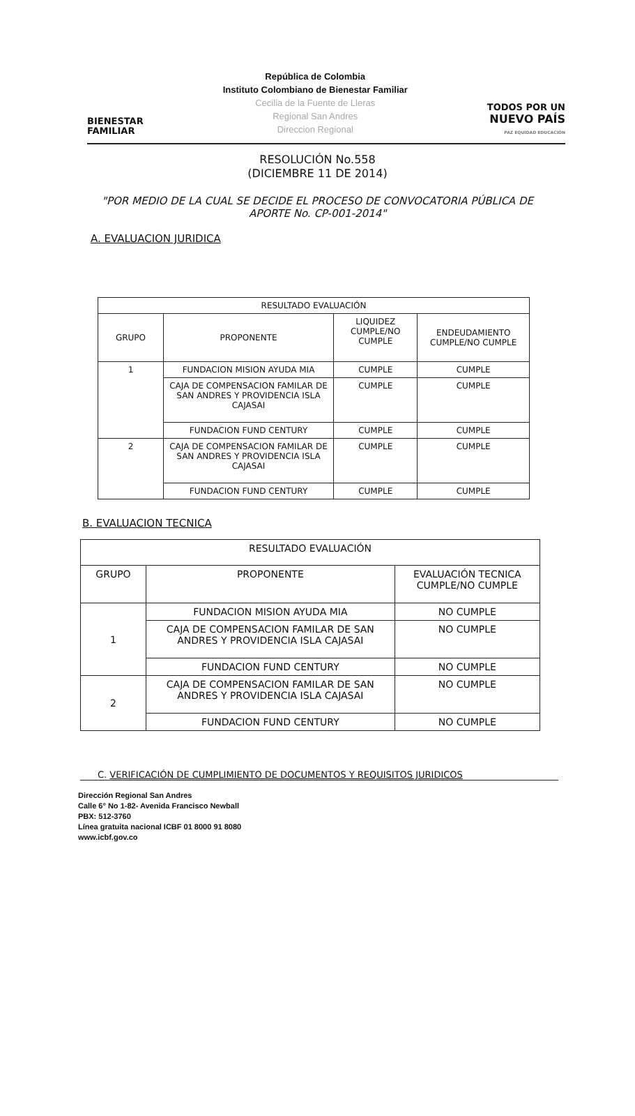BIENESTAR
FAMILIAR
República de Colombia
Instituto Colombiano de Bienestar Familiar
Cecilia de la Fuente de Lleras
Regional San Andres
Direccion Regional
TODOS POR UN
NUEVO PAÍS
PAZ EQUIDAD EDUCACIÓN
RESOLUCIÓN No.558
(DICIEMBRE 11 DE 2014)
"POR MEDIO DE LA CUAL SE DECIDE EL PROCESO DE CONVOCATORIA PÚBLICA DE APORTE No. CP-001-2014"
A. EVALUACION JURIDICA
| RESULTADO EVALUACIÓN | | | |
| --- | --- | --- | --- |
| GRUPO | PROPONENTE | LIQUIDEZ CUMPLE/NO CUMPLE | ENDEUDAMIENTO CUMPLE/NO CUMPLE |
| 1 | FUNDACION MISION AYUDA MIA | CUMPLE | CUMPLE |
| | CAJA DE COMPENSACION FAMILAR DE SAN ANDRES Y PROVIDENCIA ISLA CAJASAI | CUMPLE | CUMPLE |
| | FUNDACION FUND CENTURY | CUMPLE | CUMPLE |
| 2 | CAJA DE COMPENSACION FAMILAR DE SAN ANDRES Y PROVIDENCIA ISLA CAJASAI | CUMPLE | CUMPLE |
| | FUNDACION FUND CENTURY | CUMPLE | CUMPLE |
B. EVALUACION TECNICA
| RESULTADO EVALUACIÓN | | |
| --- | --- | --- |
| GRUPO | PROPONENTE | EVALUACIÓN TECNICA CUMPLE/NO CUMPLE |
| 1 | FUNDACION MISION AYUDA MIA | NO CUMPLE |
| | CAJA DE COMPENSACION FAMILAR DE SAN ANDRES Y PROVIDENCIA ISLA CAJASAI | NO CUMPLE |
| | FUNDACION FUND CENTURY | NO CUMPLE |
| 2 | CAJA DE COMPENSACION FAMILAR DE SAN ANDRES Y PROVIDENCIA ISLA CAJASAI | NO CUMPLE |
| | FUNDACION FUND CENTURY | NO CUMPLE |
C. VERIFICACIÓN DE CUMPLIMIENTO DE DOCUMENTOS Y REQUISITOS JURIDICOS
Dirección Regional San Andres
Calle 6° No 1-82- Avenida Francisco Newball
PBX: 512-3760
Línea gratuita nacional ICBF 01 8000 91 8080
www.icbf.gov.co